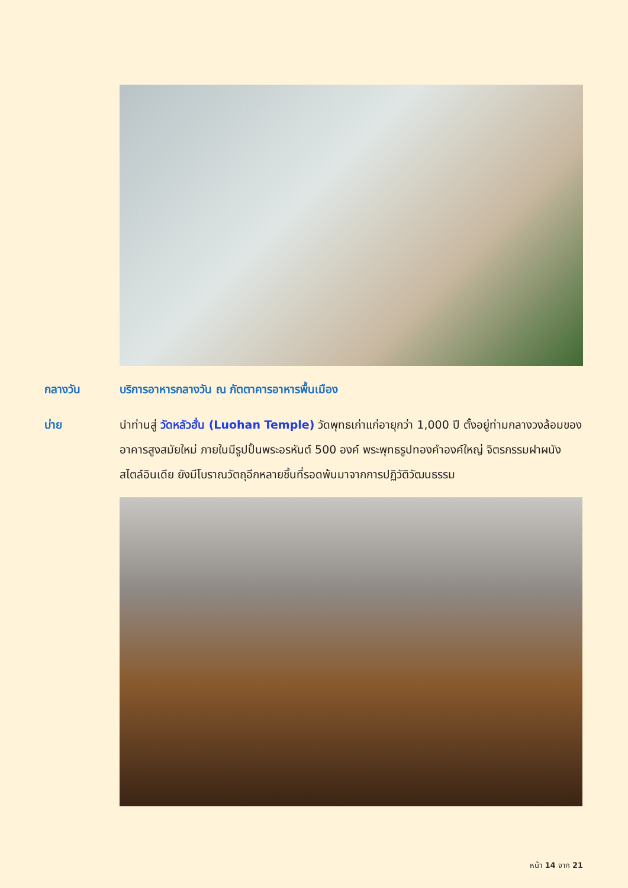กลางวัน บริการอาหารกลางวัน ณ ภัตตาคารอาหารพื้นเมือง
บ่าย นำท่านสู่ วัดหลัวฮั่น (Luohan Temple) วัดพุทธเก่าแก่อายุกว่า 1,000 ปี ตั้งอยู่ท่ามกลางวงล้อมของอาคารสูงสมัยใหม่ ภายในมีรูปปั้นพระอรหันต์ 500 องค์ พระพุทธรูปทองคำองค์ใหญ่ จิตรกรรมฝาผนังสไตล์อินเดีย ยังมีโบราณวัตถุอีกหลายชิ้นที่รอดพ้นมาจากการปฏิวัติวัฒนธรรม
หน้า 14 จาก 21